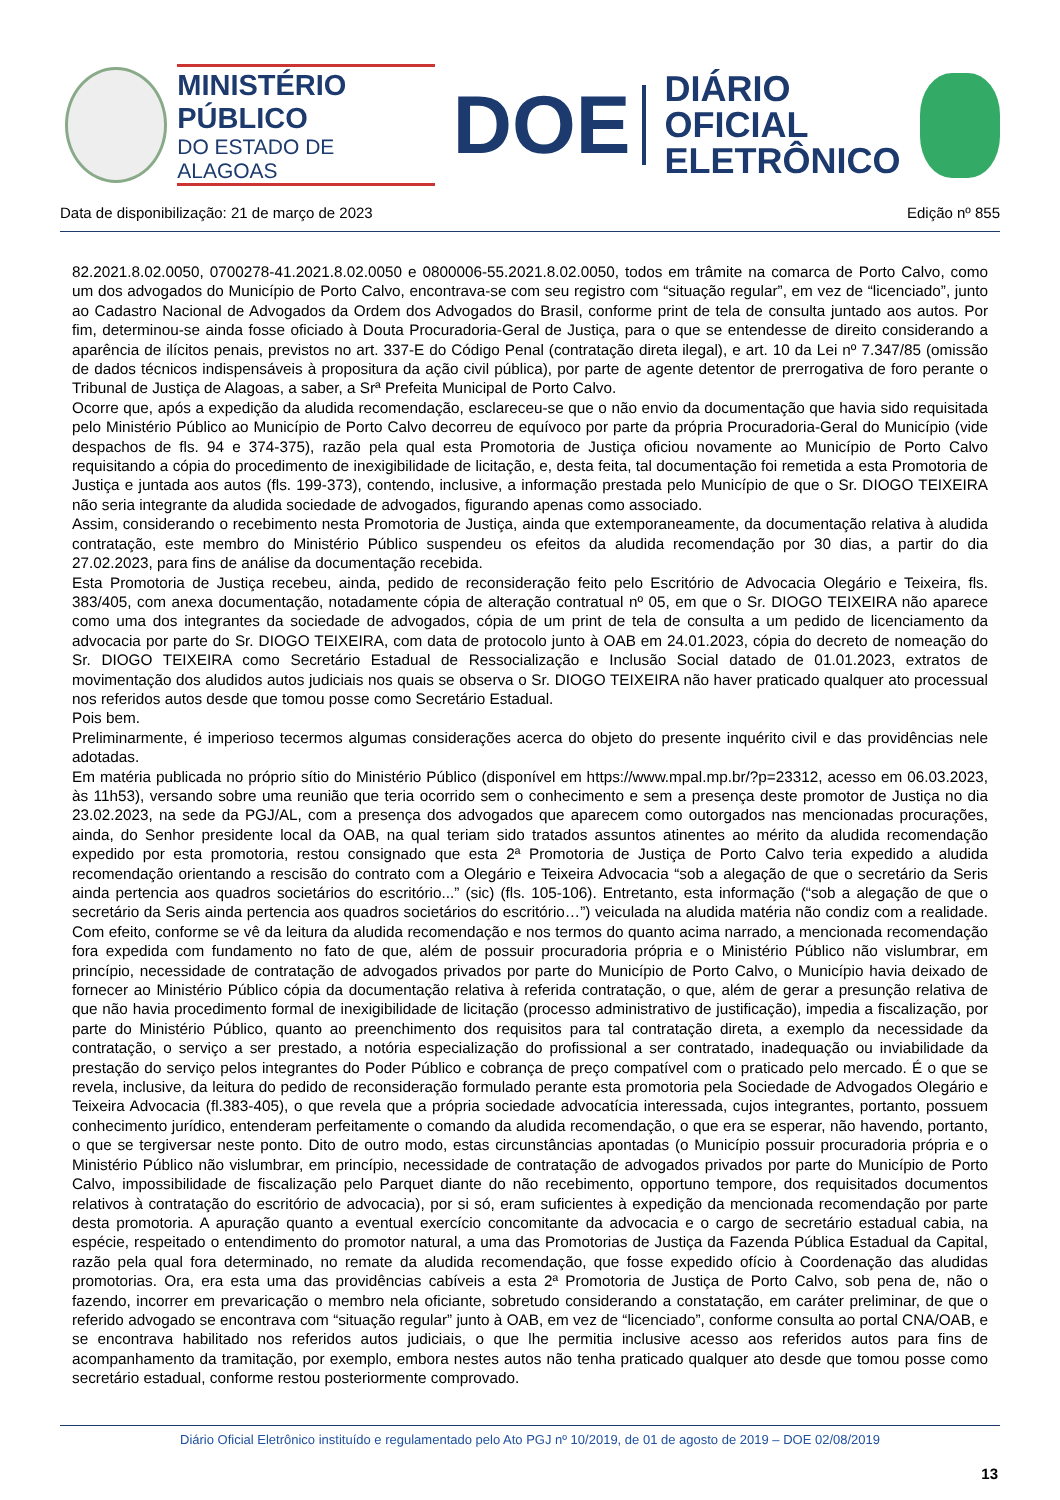MINISTÉRIO PÚBLICO
DO ESTADO DE ALAGOAS
DOE
DIÁRIO OFICIAL
ELETRÔNICO
Data de disponibilização: 21 de março de 2023 Edição nº 855
82.2021.8.02.0050, 0700278-41.2021.8.02.0050 e 0800006-55.2021.8.02.0050, todos em trâmite na comarca de Porto Calvo, como um dos advogados do Município de Porto Calvo, encontrava-se com seu registro com “situação regular”, em vez de “licenciado”, junto ao Cadastro Nacional de Advogados da Ordem dos Advogados do Brasil, conforme print de tela de consulta juntado aos autos. Por fim, determinou-se ainda fosse oficiado à Douta Procuradoria-Geral de Justiça, para o que se entendesse de direito considerando a aparência de ilícitos penais, previstos no art. 337-E do Código Penal (contratação direta ilegal), e art. 10 da Lei nº 7.347/85 (omissão de dados técnicos indispensáveis à propositura da ação civil pública), por parte de agente detentor de prerrogativa de foro perante o Tribunal de Justiça de Alagoas, a saber, a Srª Prefeita Municipal de Porto Calvo.
Ocorre que, após a expedição da aludida recomendação, esclareceu-se que o não envio da documentação que havia sido requisitada pelo Ministério Público ao Município de Porto Calvo decorreu de equívoco por parte da própria Procuradoria-Geral do Município (vide despachos de fls. 94 e 374-375), razão pela qual esta Promotoria de Justiça oficiou novamente ao Município de Porto Calvo requisitando a cópia do procedimento de inexigibilidade de licitação, e, desta feita, tal documentação foi remetida a esta Promotoria de Justiça e juntada aos autos (fls. 199-373), contendo, inclusive, a informação prestada pelo Município de que o Sr. DIOGO TEIXEIRA não seria integrante da aludida sociedade de advogados, figurando apenas como associado.
Assim, considerando o recebimento nesta Promotoria de Justiça, ainda que extemporaneamente, da documentação relativa à aludida contratação, este membro do Ministério Público suspendeu os efeitos da aludida recomendação por 30 dias, a partir do dia 27.02.2023, para fins de análise da documentação recebida.
Esta Promotoria de Justiça recebeu, ainda, pedido de reconsideração feito pelo Escritório de Advocacia Olegário e Teixeira, fls. 383/405, com anexa documentação, notadamente cópia de alteração contratual nº 05, em que o Sr. DIOGO TEIXEIRA não aparece como uma dos integrantes da sociedade de advogados, cópia de um print de tela de consulta a um pedido de licenciamento da advocacia por parte do Sr. DIOGO TEIXEIRA, com data de protocolo junto à OAB em 24.01.2023, cópia do decreto de nomeação do Sr. DIOGO TEIXEIRA como Secretário Estadual de Ressocialização e Inclusão Social datado de 01.01.2023, extratos de movimentação dos aludidos autos judiciais nos quais se observa o Sr. DIOGO TEIXEIRA não haver praticado qualquer ato processual nos referidos autos desde que tomou posse como Secretário Estadual.
Pois bem.
Preliminarmente, é imperioso tecermos algumas considerações acerca do objeto do presente inquérito civil e das providências nele adotadas.
Em matéria publicada no próprio sítio do Ministério Público (disponível em https://www.mpal.mp.br/?p=23312, acesso em 06.03.2023, às 11h53), versando sobre uma reunião que teria ocorrido sem o conhecimento e sem a presença deste promotor de Justiça no dia 23.02.2023, na sede da PGJ/AL, com a presença dos advogados que aparecem como outorgados nas mencionadas procurações, ainda, do Senhor presidente local da OAB, na qual teriam sido tratados assuntos atinentes ao mérito da aludida recomendação expedido por esta promotoria, restou consignado que esta 2ª Promotoria de Justiça de Porto Calvo teria expedido a aludida recomendação orientando a rescisão do contrato com a Olegário e Teixeira Advocacia “sob a alegação de que o secretário da Seris ainda pertencia aos quadros societários do escritório...” (sic) (fls. 105-106). Entretanto, esta informação (“sob a alegação de que o secretário da Seris ainda pertencia aos quadros societários do escritório…”) veiculada na aludida matéria não condiz com a realidade. Com efeito, conforme se vê da leitura da aludida recomendação e nos termos do quanto acima narrado, a mencionada recomendação fora expedida com fundamento no fato de que, além de possuir procuradoria própria e o Ministério Público não vislumbrar, em princípio, necessidade de contratação de advogados privados por parte do Município de Porto Calvo, o Município havia deixado de fornecer ao Ministério Público cópia da documentação relativa à referida contratação, o que, além de gerar a presunção relativa de que não havia procedimento formal de inexigibilidade de licitação (processo administrativo de justificação), impedia a fiscalização, por parte do Ministério Público, quanto ao preenchimento dos requisitos para tal contratação direta, a exemplo da necessidade da contratação, o serviço a ser prestado, a notória especialização do profissional a ser contratado, inadequação ou inviabilidade da prestação do serviço pelos integrantes do Poder Público e cobrança de preço compatível com o praticado pelo mercado. É o que se revela, inclusive, da leitura do pedido de reconsideração formulado perante esta promotoria pela Sociedade de Advogados Olegário e Teixeira Advocacia (fl.383-405), o que revela que a própria sociedade advocatícia interessada, cujos integrantes, portanto, possuem conhecimento jurídico, entenderam perfeitamente o comando da aludida recomendação, o que era se esperar, não havendo, portanto, o que se tergiversar neste ponto. Dito de outro modo, estas circunstâncias apontadas (o Município possuir procuradoria própria e o Ministério Público não vislumbrar, em princípio, necessidade de contratação de advogados privados por parte do Município de Porto Calvo, impossibilidade de fiscalização pelo Parquet diante do não recebimento, opportuno tempore, dos requisitados documentos relativos à contratação do escritório de advocacia), por si só, eram suficientes à expedição da mencionada recomendação por parte desta promotoria. A apuração quanto a eventual exercício concomitante da advocacia e o cargo de secretário estadual cabia, na espécie, respeitado o entendimento do promotor natural, a uma das Promotorias de Justiça da Fazenda Pública Estadual da Capital, razão pela qual fora determinado, no remate da aludida recomendação, que fosse expedido ofício à Coordenação das aludidas promotorias. Ora, era esta uma das providências cabíveis a esta 2ª Promotoria de Justiça de Porto Calvo, sob pena de, não o fazendo, incorrer em prevaricação o membro nela oficiante, sobretudo considerando a constatação, em caráter preliminar, de que o referido advogado se encontrava com “situação regular” junto à OAB, em vez de “licenciado”, conforme consulta ao portal CNA/OAB, e se encontrava habilitado nos referidos autos judiciais, o que lhe permitia inclusive acesso aos referidos autos para fins de acompanhamento da tramitação, por exemplo, embora nestes autos não tenha praticado qualquer ato desde que tomou posse como secretário estadual, conforme restou posteriormente comprovado.
Diário Oficial Eletrônico instituído e regulamentado pelo Ato PGJ nº 10/2019, de 01 de agosto de 2019 – DOE 02/08/2019
13